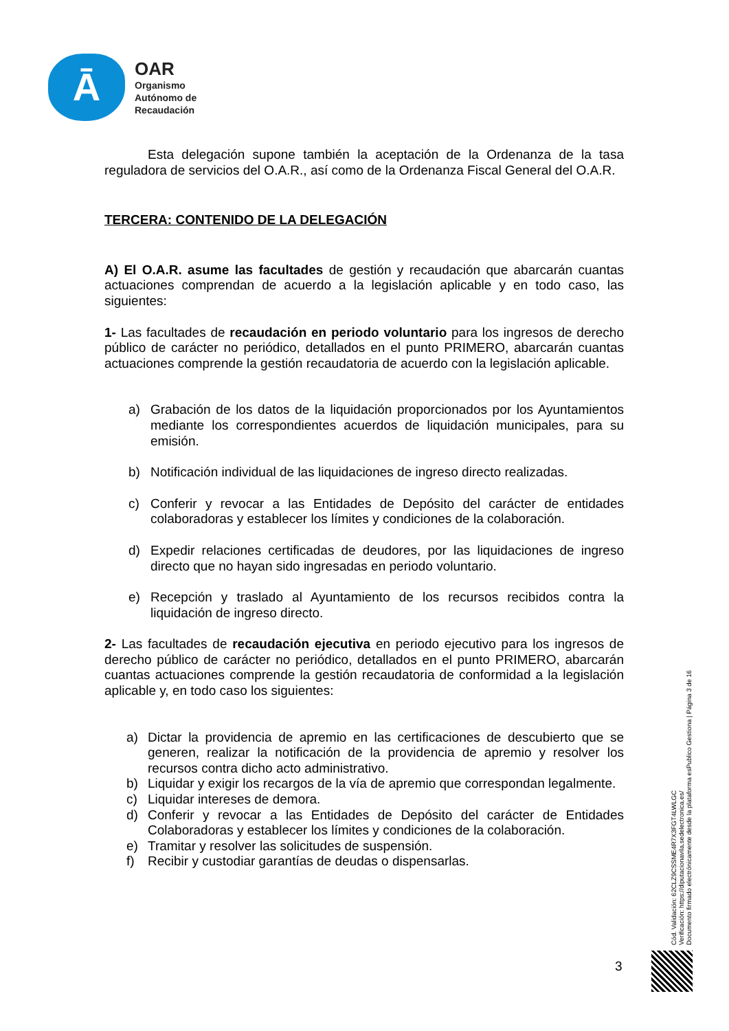Ā
OAR
Organismo
Autónomo de
Recaudación
Esta delegación supone también la aceptación de la Ordenanza de la tasa reguladora de servicios del O.A.R., así como de la Ordenanza Fiscal General del O.A.R.
TERCERA: CONTENIDO DE LA DELEGACIÓN
A) El O.A.R. asume las facultades de gestión y recaudación que abarcarán cuantas actuaciones comprendan de acuerdo a la legislación aplicable y en todo caso, las siguientes:
1- Las facultades de recaudación en periodo voluntario para los ingresos de derecho público de carácter no periódico, detallados en el punto PRIMERO, abarcarán cuantas actuaciones comprende la gestión recaudatoria de acuerdo con la legislación aplicable.
a) Grabación de los datos de la liquidación proporcionados por los Ayuntamientos mediante los correspondientes acuerdos de liquidación municipales, para su emisión.
b) Notificación individual de las liquidaciones de ingreso directo realizadas.
c) Conferir y revocar a las Entidades de Depósito del carácter de entidades colaboradoras y establecer los límites y condiciones de la colaboración.
d) Expedir relaciones certificadas de deudores, por las liquidaciones de ingreso directo que no hayan sido ingresadas en periodo voluntario.
e) Recepción y traslado al Ayuntamiento de los recursos recibidos contra la liquidación de ingreso directo.
2- Las facultades de recaudación ejecutiva en periodo ejecutivo para los ingresos de derecho público de carácter no periódico, detallados en el punto PRIMERO, abarcarán cuantas actuaciones comprende la gestión recaudatoria de conformidad a la legislación aplicable y, en todo caso los siguientes:
a) Dictar la providencia de apremio en las certificaciones de descubierto que se generen, realizar la notificación de la providencia de apremio y resolver los recursos contra dicho acto administrativo.
b) Liquidar y exigir los recargos de la vía de apremio que correspondan legalmente.
c) Liquidar intereses de demora.
d) Conferir y revocar a las Entidades de Depósito del carácter de Entidades Colaboradoras y establecer los límites y condiciones de la colaboración.
e) Tramitar y resolver las solicitudes de suspensión.
f) Recibir y custodiar garantías de deudas o dispensarlas.
Cód. Validación: 62CLZ9CSSME4R7X3FGT4LWLGC
Verificación: https://diputacionavila.sedelectronica.es/
Documento firmado electrónicamente desde la plataforma esPublico Gestiona | Página 3 de 16
3